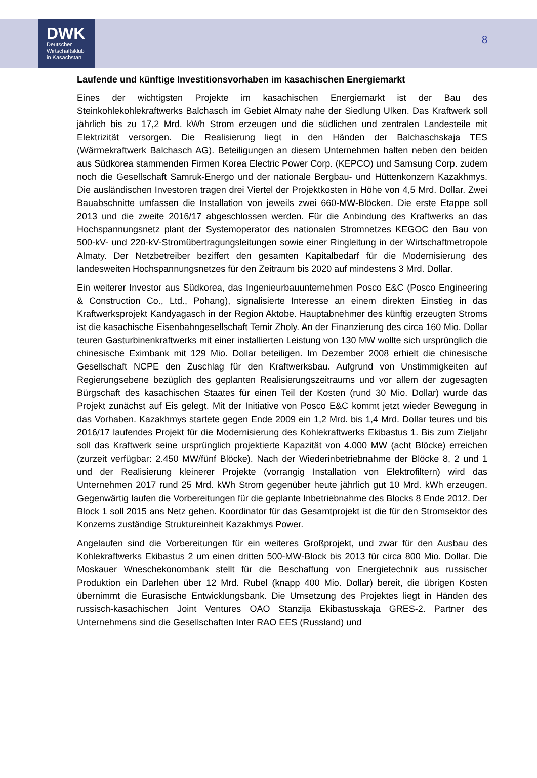DWK
Deutscher
Wirtschaftsklub
in Kasachstan
8
Laufende und künftige Investitionsvorhaben im kasachischen Energiemarkt
Eines der wichtigsten Projekte im kasachischen Energiemarkt ist der Bau des Steinkohlekohlekraftwerks Balchasch im Gebiet Almaty nahe der Siedlung Ulken. Das Kraftwerk soll jährlich bis zu 17,2 Mrd. kWh Strom erzeugen und die südlichen und zentralen Landesteile mit Elektrizität versorgen. Die Realisierung liegt in den Händen der Balchaschskaja TES (Wärmekraftwerk Balchasch AG). Beteiligungen an diesem Unternehmen halten neben den beiden aus Südkorea stammenden Firmen Korea Electric Power Corp. (KEPCO) und Samsung Corp. zudem noch die Gesellschaft Samruk-Energo und der nationale Bergbau- und Hüttenkonzern Kazakhmys. Die ausländischen Investoren tragen drei Viertel der Projektkosten in Höhe von 4,5 Mrd. Dollar. Zwei Bauabschnitte umfassen die Installation von jeweils zwei 660-MW-Blöcken. Die erste Etappe soll 2013 und die zweite 2016/17 abgeschlossen werden. Für die Anbindung des Kraftwerks an das Hochspannungsnetz plant der Systemoperator des nationalen Stromnetzes KEGOC den Bau von 500-kV- und 220-kV-Stromübertragungsleitungen sowie einer Ringleitung in der Wirtschaftmetropole Almaty. Der Netzbetreiber beziffert den gesamten Kapitalbedarf für die Modernisierung des landesweiten Hochspannungsnetzes für den Zeitraum bis 2020 auf mindestens 3 Mrd. Dollar.
Ein weiterer Investor aus Südkorea, das Ingenieurbauunternehmen Posco E&C (Posco Engineering & Construction Co., Ltd., Pohang), signalisierte Interesse an einem direkten Einstieg in das Kraftwerksprojekt Kandyagasch in der Region Aktobe. Hauptabnehmer des künftig erzeugten Stroms ist die kasachische Eisenbahngesellschaft Temir Zholy. An der Finanzierung des circa 160 Mio. Dollar teuren Gasturbinenkraftwerks mit einer installierten Leistung von 130 MW wollte sich ursprünglich die chinesische Eximbank mit 129 Mio. Dollar beteiligen. Im Dezember 2008 erhielt die chinesische Gesellschaft NCPE den Zuschlag für den Kraftwerksbau. Aufgrund von Unstimmigkeiten auf Regierungsebene bezüglich des geplanten Realisierungszeitraums und vor allem der zugesagten Bürgschaft des kasachischen Staates für einen Teil der Kosten (rund 30 Mio. Dollar) wurde das Projekt zunächst auf Eis gelegt. Mit der Initiative von Posco E&C kommt jetzt wieder Bewegung in das Vorhaben. Kazakhmys startete gegen Ende 2009 ein 1,2 Mrd. bis 1,4 Mrd. Dollar teures und bis 2016/17 laufendes Projekt für die Modernisierung des Kohlekraftwerks Ekibastus 1. Bis zum Zieljahr soll das Kraftwerk seine ursprünglich projektierte Kapazität von 4.000 MW (acht Blöcke) erreichen (zurzeit verfügbar: 2.450 MW/fünf Blöcke). Nach der Wiederinbetriebnahme der Blöcke 8, 2 und 1 und der Realisierung kleinerer Projekte (vorrangig Installation von Elektrofiltern) wird das Unternehmen 2017 rund 25 Mrd. kWh Strom gegenüber heute jährlich gut 10 Mrd. kWh erzeugen. Gegenwärtig laufen die Vorbereitungen für die geplante Inbetriebnahme des Blocks 8 Ende 2012. Der Block 1 soll 2015 ans Netz gehen. Koordinator für das Gesamtprojekt ist die für den Stromsektor des Konzerns zuständige Struktureinheit Kazakhmys Power.
Angelaufen sind die Vorbereitungen für ein weiteres Großprojekt, und zwar für den Ausbau des Kohlekraftwerks Ekibastus 2 um einen dritten 500-MW-Block bis 2013 für circa 800 Mio. Dollar. Die Moskauer Wneschekonombank stellt für die Beschaffung von Energietechnik aus russischer Produktion ein Darlehen über 12 Mrd. Rubel (knapp 400 Mio. Dollar) bereit, die übrigen Kosten übernimmt die Eurasische Entwicklungsbank. Die Umsetzung des Projektes liegt in Händen des russisch-kasachischen Joint Ventures OAO Stanzija Ekibastusskaja GRES-2. Partner des Unternehmens sind die Gesellschaften Inter RAO EES (Russland) und